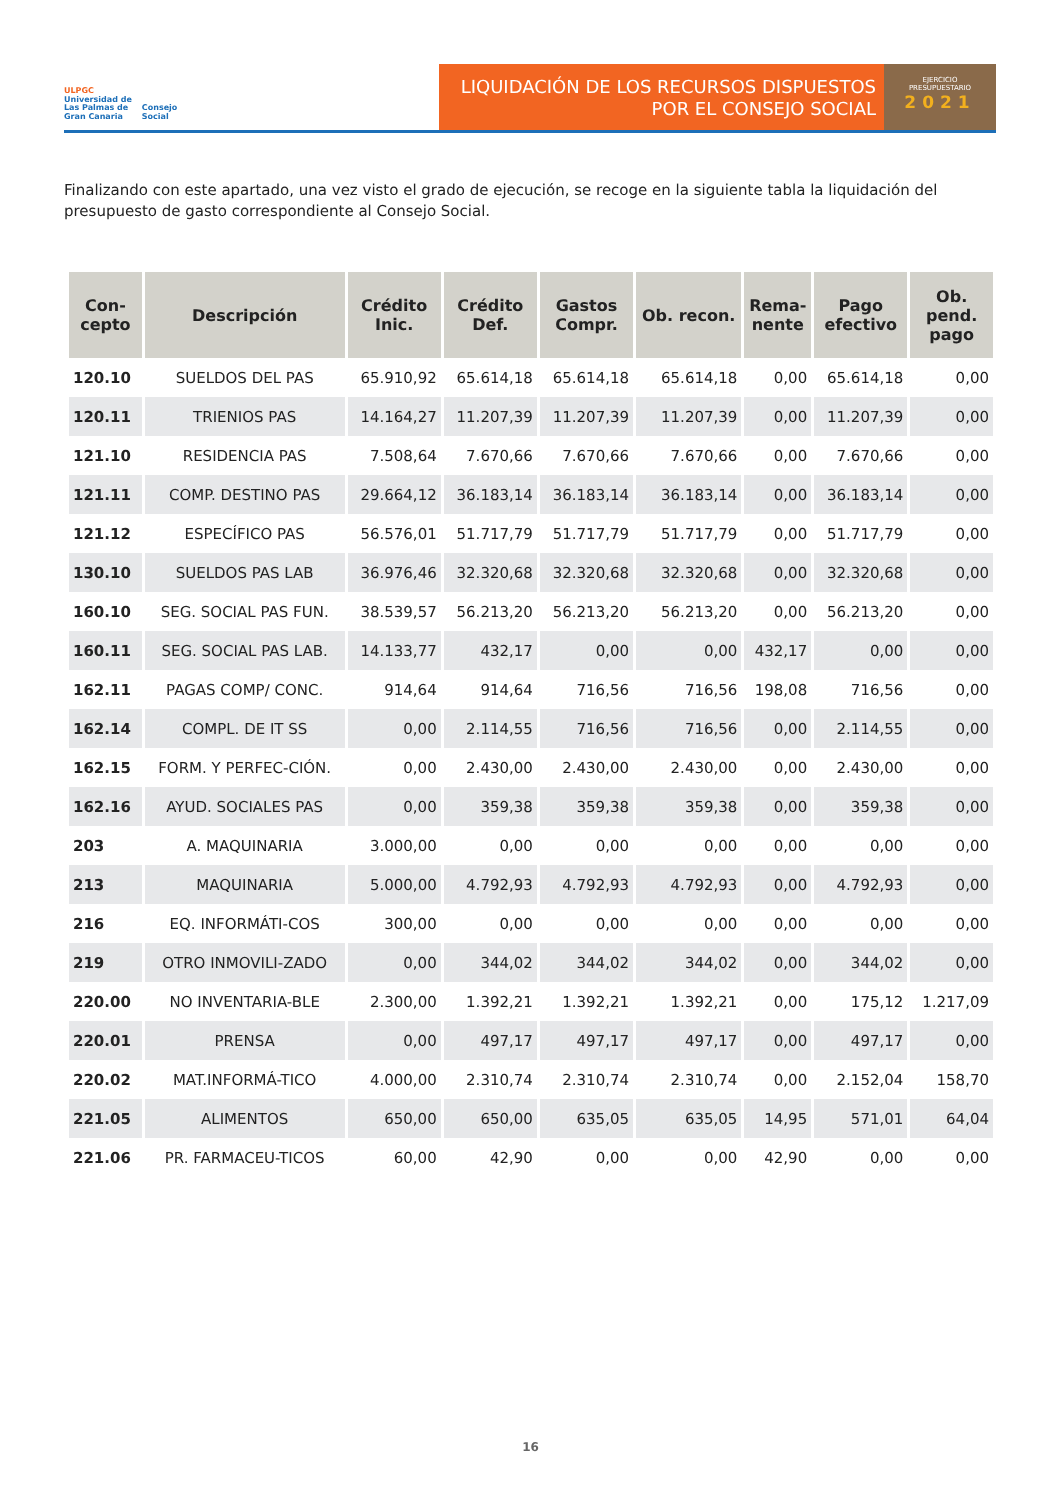ULPGC
Universidad de
Las Palmas de
Gran Canaria
Consejo
Social
LIQUIDACIÓN DE LOS RECURSOS DISPUESTOS
POR EL CONSEJO SOCIAL
EJERCICIO
PRESUPUESTARIO
2021
Finalizando con este apartado, una vez visto el grado de ejecución, se recoge en la siguiente tabla la liquidación del presupuesto de gasto correspondiente al Consejo Social.
| Con- cepto | Descripción | Crédito Inic. | Crédito Def. | Gastos Compr. | Ob. recon. | Rema- nente | Pago efectivo | Ob. pend. pago |
| --- | --- | --- | --- | --- | --- | --- | --- | --- |
| 120.10 | SUELDOS DEL PAS | 65.910,92 | 65.614,18 | 65.614,18 | 65.614,18 | 0,00 | 65.614,18 | 0,00 |
| 120.11 | TRIENIOS PAS | 14.164,27 | 11.207,39 | 11.207,39 | 11.207,39 | 0,00 | 11.207,39 | 0,00 |
| 121.10 | RESIDENCIA PAS | 7.508,64 | 7.670,66 | 7.670,66 | 7.670,66 | 0,00 | 7.670,66 | 0,00 |
| 121.11 | COMP. DESTINO PAS | 29.664,12 | 36.183,14 | 36.183,14 | 36.183,14 | 0,00 | 36.183,14 | 0,00 |
| 121.12 | ESPECÍFICO PAS | 56.576,01 | 51.717,79 | 51.717,79 | 51.717,79 | 0,00 | 51.717,79 | 0,00 |
| 130.10 | SUELDOS PAS LAB | 36.976,46 | 32.320,68 | 32.320,68 | 32.320,68 | 0,00 | 32.320,68 | 0,00 |
| 160.10 | SEG. SOCIAL PAS FUN. | 38.539,57 | 56.213,20 | 56.213,20 | 56.213,20 | 0,00 | 56.213,20 | 0,00 |
| 160.11 | SEG. SOCIAL PAS LAB. | 14.133,77 | 432,17 | 0,00 | 0,00 | 432,17 | 0,00 | 0,00 |
| 162.11 | PAGAS COMP/ CONC. | 914,64 | 914,64 | 716,56 | 716,56 | 198,08 | 716,56 | 0,00 |
| 162.14 | COMPL. DE IT SS | 0,00 | 2.114,55 | 716,56 | 716,56 | 0,00 | 2.114,55 | 0,00 |
| 162.15 | FORM. Y PERFEC-CIÓN. | 0,00 | 2.430,00 | 2.430,00 | 2.430,00 | 0,00 | 2.430,00 | 0,00 |
| 162.16 | AYUD. SOCIALES PAS | 0,00 | 359,38 | 359,38 | 359,38 | 0,00 | 359,38 | 0,00 |
| 203 | A. MAQUINARIA | 3.000,00 | 0,00 | 0,00 | 0,00 | 0,00 | 0,00 | 0,00 |
| 213 | MAQUINARIA | 5.000,00 | 4.792,93 | 4.792,93 | 4.792,93 | 0,00 | 4.792,93 | 0,00 |
| 216 | EQ. INFORMÁTI-COS | 300,00 | 0,00 | 0,00 | 0,00 | 0,00 | 0,00 | 0,00 |
| 219 | OTRO INMOVILI-ZADO | 0,00 | 344,02 | 344,02 | 344,02 | 0,00 | 344,02 | 0,00 |
| 220.00 | NO INVENTARIA-BLE | 2.300,00 | 1.392,21 | 1.392,21 | 1.392,21 | 0,00 | 175,12 | 1.217,09 |
| 220.01 | PRENSA | 0,00 | 497,17 | 497,17 | 497,17 | 0,00 | 497,17 | 0,00 |
| 220.02 | MAT.INFORMÁ-TICO | 4.000,00 | 2.310,74 | 2.310,74 | 2.310,74 | 0,00 | 2.152,04 | 158,70 |
| 221.05 | ALIMENTOS | 650,00 | 650,00 | 635,05 | 635,05 | 14,95 | 571,01 | 64,04 |
| 221.06 | PR. FARMACEU-TICOS | 60,00 | 42,90 | 0,00 | 0,00 | 42,90 | 0,00 | 0,00 |
16